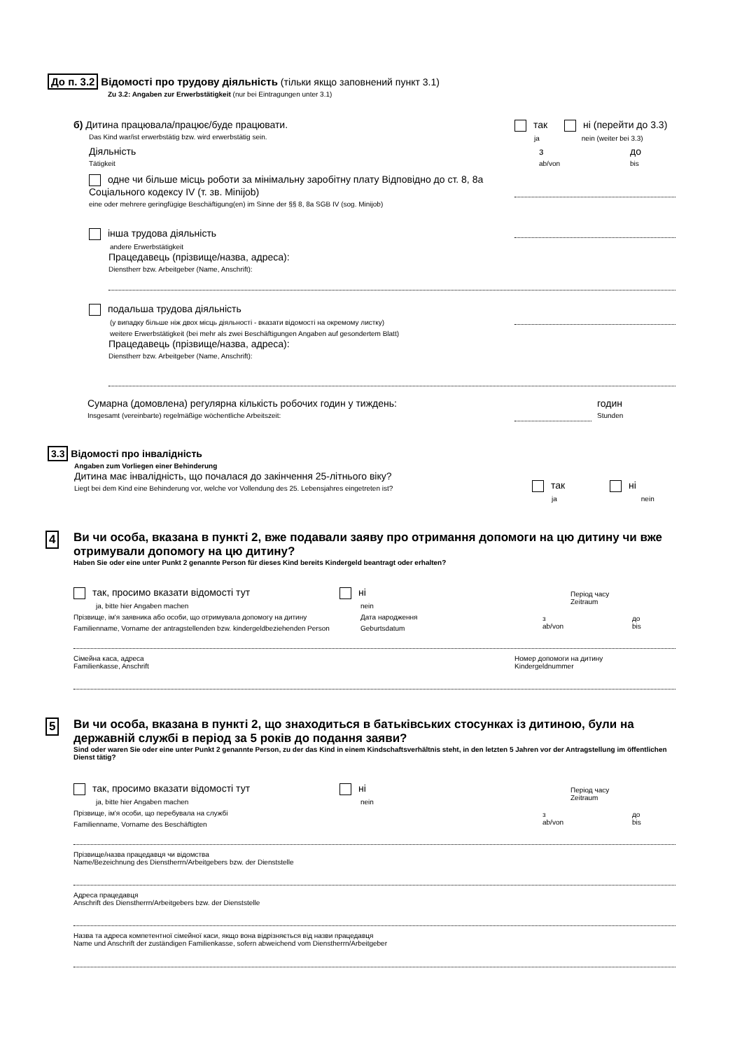До п. 3.2 Відомості про трудову діяльність (тільки якщо заповнений пункт 3.1)
Zu 3.2: Angaben zur Erwerbstätigkeit (nur bei Eintragungen unter 3.1)
б) Дитина працювала/працює/буде працювати.
Das Kind war/ist erwerbstätig bzw. wird erwerbstätig sein.
так ні (перейти до 3.3)
ja nein (weiter bei 3.3)
Діяльність
Tätigkeit
з
ab/von
до
bis
одне чи більше місць роботи за мінімальну заробітну плату Відповідно до ст. 8, 8а Соціального кодексу IV (т. зв. Minijob)
eine oder mehrere geringfügige Beschäftigung(en) im Sinne der §§ 8, 8a SGB IV (sog. Minijob)
інша трудова діяльність
andere Erwerbstätigkeit
Працедавець (прізвище/назва, адреса):
Dienstherr bzw. Arbeitgeber (Name, Anschrift):
подальша трудова діяльність
(у випадку більше ніж двох місць діяльності - вказати відомості на окремому листку)
weitere Erwerbstätigkeit (bei mehr als zwei Beschäftigungen Angaben auf gesondertem Blatt)
Працедавець (прізвище/назва, адреса):
Dienstherr bzw. Arbeitgeber (Name, Anschrift):
Сумарна (домовлена) регулярна кількість робочих годин у тиждень:
Insgesamt (vereinbarte) regelmäßige wöchentliche Arbeitszeit:
годин
Stunden
3.3 Відомості про інвалідність
Angaben zum Vorliegen einer Behinderung
Дитина має інвалідність, що почалася до закінчення 25-літнього віку?
Liegt bei dem Kind eine Behinderung vor, welche vor Vollendung des 25. Lebensjahres eingetreten ist?
так ні
ja nein
4
Ви чи особа, вказана в пункті 2, вже подавали заяву про отримання допомоги на цю дитину чи вже отримували допомогу на цю дитину?
Haben Sie oder eine unter Punkt 2 genannte Person für dieses Kind bereits Kindergeld beantragt oder erhalten?
так, просимо вказати відомості тут
ja, bitte hier Angaben machen
Прізвище, ім'я заявника або особи, що отримувала допомогу на дитину
Familienname, Vorname der antragstellenden bzw. kindergeldbeziehenden Person
ні
nein
Дата народження
Geburtsdatum
Період часу
Zeitraum
з
ab/von
до
bis
Сімейна каса, адреса
Familienkasse, Anschrift
Номер допомоги на дитину
Kindergeldnummer
5
Ви чи особа, вказана в пункті 2, що знаходиться в батьківських стосунках із дитиною, були на державній службі в період за 5 років до подання заяви?
Sind oder waren Sie oder eine unter Punkt 2 genannte Person, zu der das Kind in einem Kindschaftsverhältnis steht, in den letzten 5 Jahren vor der Antragstellung im öffentlichen Dienst tätig?
так, просимо вказати відомості тут
ja, bitte hier Angaben machen
Прізвище, ім'я особи, що перебувала на службі
Familienname, Vorname des Beschäftigten
ні
nein
Період часу
Zeitraum
з
ab/von
до
bis
Прізвище/назва працедавця чи відомства
Name/Bezeichnung des Dienstherrn/Arbeitgebers bzw. der Dienststelle
Адреса працедавця
Anschrift des Dienstherrn/Arbeitgebers bzw. der Dienststelle
Назва та адреса компетентної сімейної каси, якщо вона відрізняється від назви працедавця
Name und Anschrift der zuständigen Familienkasse, sofern abweichend vom Dienstherrn/Arbeitgeber